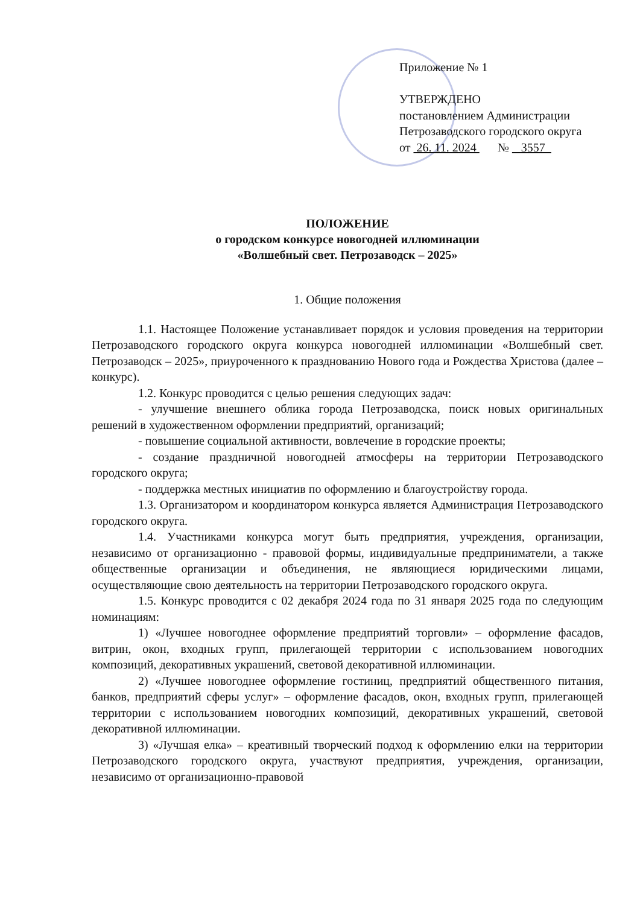Приложение № 1
УТВЕРЖДЕНО
постановлением Администрации
Петрозаводского городского округа
от 26. 11. 2024 № 3557
ПОЛОЖЕНИЕ
о городском конкурсе новогодней иллюминации
«Волшебный свет. Петрозаводск – 2025»
1. Общие положения
1.1. Настоящее Положение устанавливает порядок и условия проведения на территории Петрозаводского городского округа конкурса новогодней иллюминации «Волшебный свет. Петрозаводск – 2025», приуроченного к празднованию Нового года и Рождества Христова (далее – конкурс).
1.2. Конкурс проводится с целью решения следующих задач:
- улучшение внешнего облика города Петрозаводска, поиск новых оригинальных решений в художественном оформлении предприятий, организаций;
- повышение социальной активности, вовлечение в городские проекты;
- создание праздничной новогодней атмосферы на территории Петрозаводского городского округа;
- поддержка местных инициатив по оформлению и благоустройству города.
1.3. Организатором и координатором конкурса является Администрация Петрозаводского городского округа.
1.4. Участниками конкурса могут быть предприятия, учреждения, организации, независимо от организационно - правовой формы, индивидуальные предприниматели, а также общественные организации и объединения, не являющиеся юридическими лицами, осуществляющие свою деятельность на территории Петрозаводского городского округа.
1.5. Конкурс проводится с 02 декабря 2024 года по 31 января 2025 года по следующим номинациям:
1) «Лучшее новогоднее оформление предприятий торговли» – оформление фасадов, витрин, окон, входных групп, прилегающей территории с использованием новогодних композиций, декоративных украшений, световой декоративной иллюминации.
2) «Лучшее новогоднее оформление гостиниц, предприятий общественного питания, банков, предприятий сферы услуг» – оформление фасадов, окон, входных групп, прилегающей территории с использованием новогодних композиций, декоративных украшений, световой декоративной иллюминации.
3) «Лучшая елка» – креативный творческий подход к оформлению елки на территории Петрозаводского городского округа, участвуют предприятия, учреждения, организации, независимо от организационно-правовой